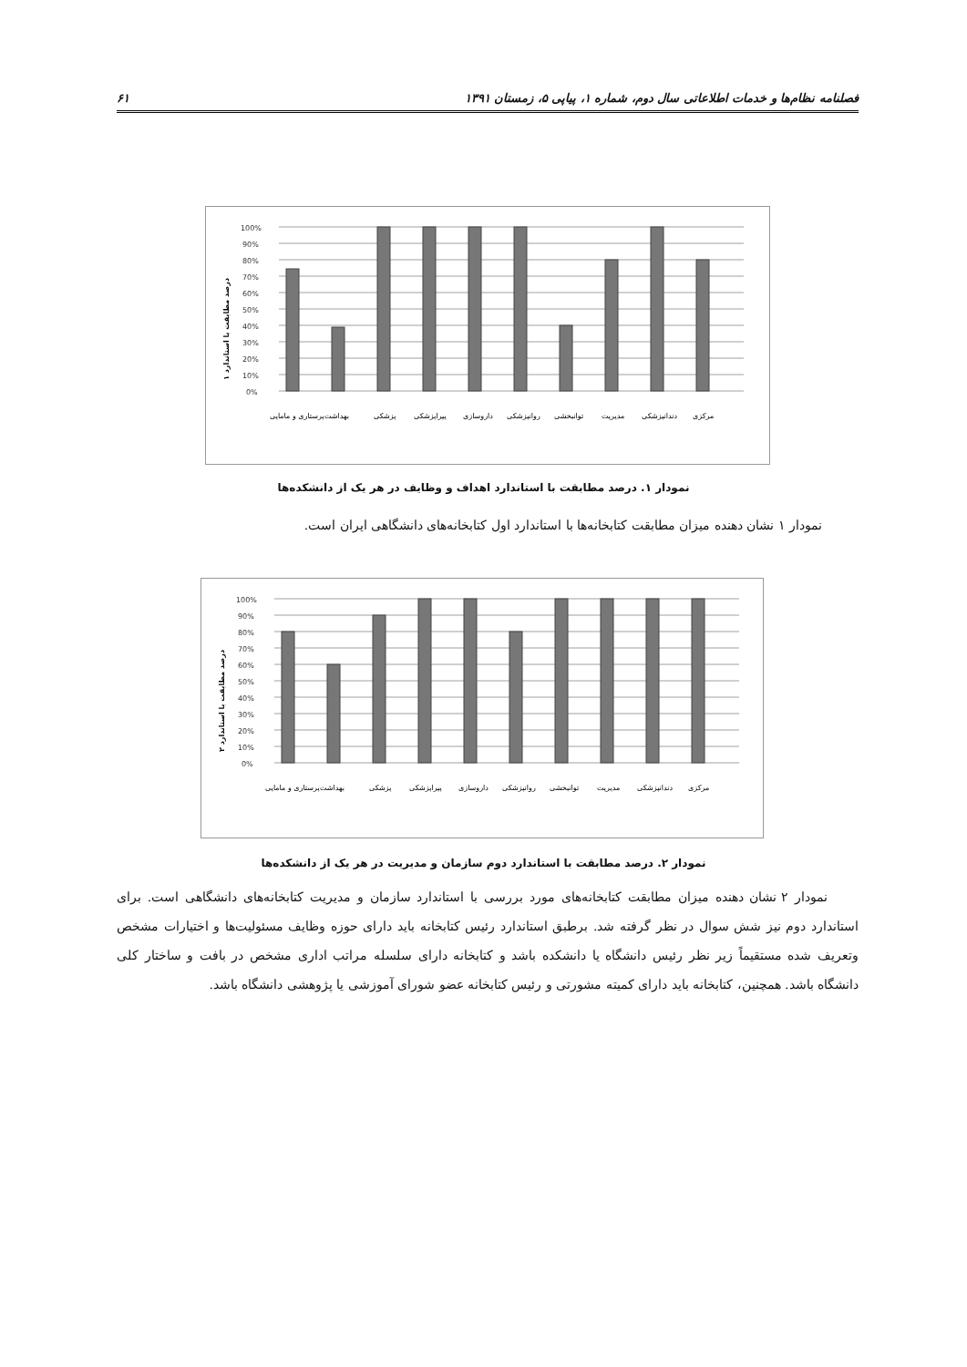فصلنامه نظام‌ها و خدمات اطلاعاتی سال دوم، شماره ۱، پیاپی ۵، زمستان ۱۳۹۱ ۶۱
100%
90%
80%
70%
60%
50%
40%
30%
20%
10%
0%
درصد مطابقت با استاندارد ۱
پرستاری و مامایی
بهداشت
پزشکی
پیراپزشکی
داروسازی
روانپزشکی
توانبخشی
مدیریت
دندانپزشکی
مرکزی
نمودار ۱. درصد مطابقت با استاندارد اهداف و وظایف در هر یک از دانشکده‌ها
نمودار ۱ نشان دهنده میزان مطابقت کتابخانه‌ها با استاندارد اول کتابخانه‌های دانشگاهی ایران است.
100%
90%
80%
70%
60%
50%
40%
30%
20%
10%
0%
درصد مطابقت با استاندارد ۲
پرستاری و مامایی
بهداشت
پزشکی
پیراپزشکی
داروسازی
روانپزشکی
توانبخشی
مدیریت
دندانپزشکی
مرکزی
نمودار ۲. درصد مطابقت با استاندارد دوم سازمان و مدیریت در هر یک از دانشکده‌ها
نمودار ۲ نشان دهنده میزان مطابقت کتابخانه‌های مورد بررسی با استاندارد سازمان و مدیریت کتابخانه‌های دانشگاهی است. برای استاندارد دوم نیز شش سوال در نظر گرفته شد. برطبق استاندارد رئیس کتابخانه باید دارای حوزه وظایف مسئولیت‌ها و اختیارات مشخص وتعریف شده مستقیماً زیر نظر رئیس دانشگاه یا دانشکده باشد و کتابخانه دارای سلسله مراتب اداری مشخص در بافت و ساختار کلی دانشگاه باشد. همچنین، کتابخانه باید دارای کمیته مشورتی و رئیس کتابخانه عضو شورای آموزشی یا پژوهشی دانشگاه باشد.